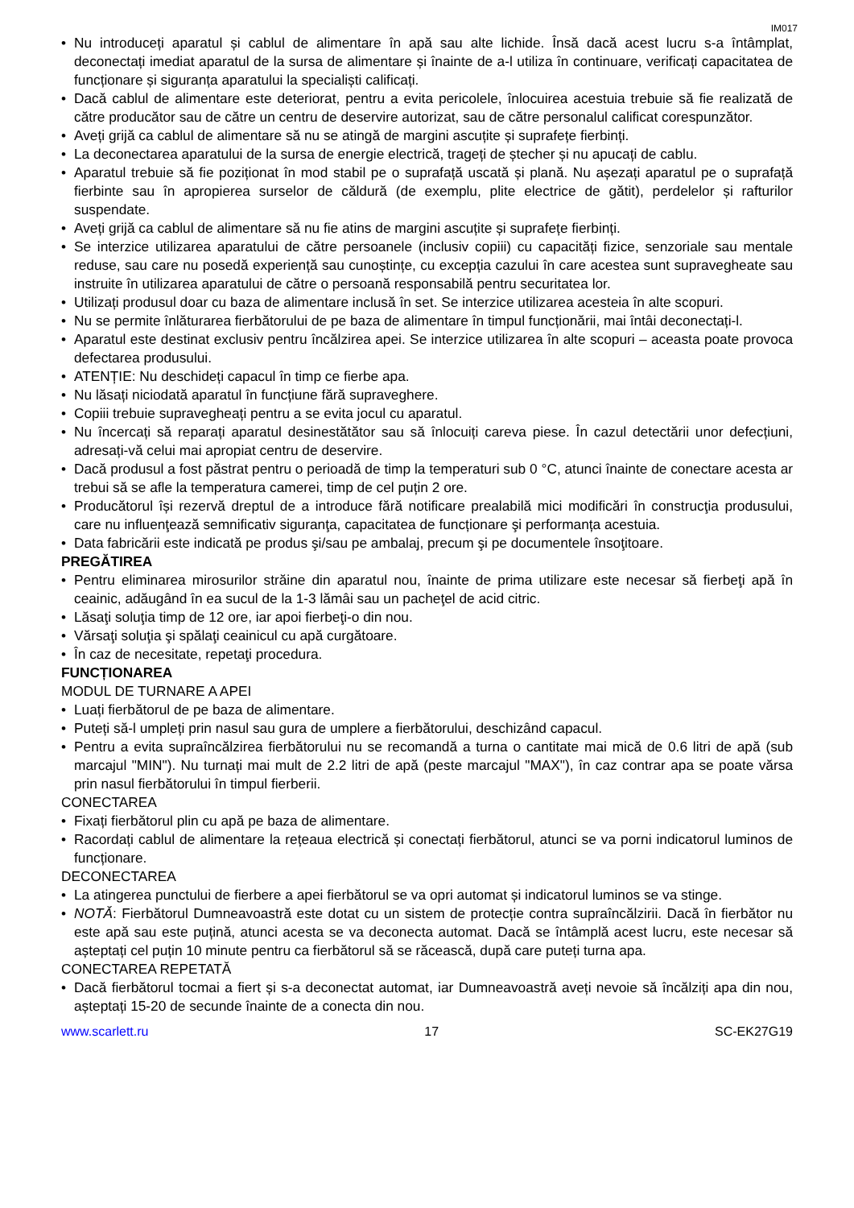IM017
• Nu introduceți aparatul și cablul de alimentare în apă sau alte lichide. Însă dacă acest lucru s-a întâmplat, deconectați imediat aparatul de la sursa de alimentare și înainte de a-l utiliza în continuare, verificați capacitatea de funcționare și siguranța aparatului la specialiști calificați.
• Dacă cablul de alimentare este deteriorat, pentru a evita pericolele, înlocuirea acestuia trebuie să fie realizată de către producător sau de către un centru de deservire autorizat, sau de către personalul calificat corespunzător.
• Aveți grijă ca cablul de alimentare să nu se atingă de margini ascuțite și suprafețe fierbinți.
• La deconectarea aparatului de la sursa de energie electrică, trageți de ștecher și nu apucați de cablu.
• Aparatul trebuie să fie poziționat în mod stabil pe o suprafață uscată și plană. Nu așezați aparatul pe o suprafață fierbinte sau în apropierea surselor de căldură (de exemplu, plite electrice de gătit), perdelelor și rafturilor suspendate.
• Aveți grijă ca cablul de alimentare să nu fie atins de margini ascuțite și suprafețe fierbinți.
• Se interzice utilizarea aparatului de către persoanele (inclusiv copiii) cu capacități fizice, senzoriale sau mentale reduse, sau care nu posedă experiență sau cunoștințe, cu excepția cazului în care acestea sunt supravegheate sau instruite în utilizarea aparatului de către o persoană responsabilă pentru securitatea lor.
• Utilizați produsul doar cu baza de alimentare inclusă în set. Se interzice utilizarea acesteia în alte scopuri.
• Nu se permite înlăturarea fierbătorului de pe baza de alimentare în timpul funcționării, mai întâi deconectați-l.
• Aparatul este destinat exclusiv pentru încălzirea apei. Se interzice utilizarea în alte scopuri – aceasta poate provoca defectarea produsului.
• ATENȚIE: Nu deschideți capacul în timp ce fierbe apa.
• Nu lăsați niciodată aparatul în funcțiune fără supraveghere.
• Copiii trebuie supravegheați pentru a se evita jocul cu aparatul.
• Nu încercați să reparați aparatul desinestătător sau să înlocuiți careva piese. În cazul detectării unor defecțiuni, adresați-vă celui mai apropiat centru de deservire.
• Dacă produsul a fost păstrat pentru o perioadă de timp la temperaturi sub 0 °C, atunci înainte de conectare acesta ar trebui să se afle la temperatura camerei, timp de cel puțin 2 ore.
• Producătorul își rezervă dreptul de a introduce fără notificare prealabilă mici modificări în construcţia produsului, care nu influenţează semnificativ siguranţa, capacitatea de funcționare şi performanța acestuia.
• Data fabricării este indicată pe produs şi/sau pe ambalaj, precum şi pe documentele însoţitoare.
PREGĂTIREA
• Pentru eliminarea mirosurilor străine din aparatul nou, înainte de prima utilizare este necesar să fierbeţi apă în ceainic, adăugând în ea sucul de la 1-3 lămâi sau un pacheţel de acid citric.
• Lăsaţi soluţia timp de 12 ore, iar apoi fierbeţi-o din nou.
• Vărsaţi soluţia şi spălaţi ceainicul cu apă curgătoare.
• În caz de necesitate, repetaţi procedura.
FUNCȚIONAREA
MODUL DE TURNARE A APEI
• Luați fierbătorul de pe baza de alimentare.
• Puteți să-l umpleți prin nasul sau gura de umplere a fierbătorului, deschizând capacul.
• Pentru a evita supraîncălzirea fierbătorului nu se recomandă a turna o cantitate mai mică de 0.6 litri de apă (sub marcajul "MIN"). Nu turnați mai mult de 2.2 litri de apă (peste marcajul "MAX"), în caz contrar apa se poate vărsa prin nasul fierbătorului în timpul fierberii.
CONECTAREA
• Fixați fierbătorul plin cu apă pe baza de alimentare.
• Racordați cablul de alimentare la rețeaua electrică și conectați fierbătorul, atunci se va porni indicatorul luminos de funcționare.
DECONECTAREA
• La atingerea punctului de fierbere a apei fierbătorul se va opri automat și indicatorul luminos se va stinge.
• NOTĂ: Fierbătorul Dumneavoastră este dotat cu un sistem de protecție contra supraîncălzirii. Dacă în fierbător nu este apă sau este puțină, atunci acesta se va deconecta automat. Dacă se întâmplă acest lucru, este necesar să așteptați cel puțin 10 minute pentru ca fierbătorul să se răcească, după care puteți turna apa.
CONECTAREA REPETATĂ
• Dacă fierbătorul tocmai a fiert și s-a deconectat automat, iar Dumneavoastră aveți nevoie să încălziți apa din nou, așteptați 15-20 de secunde înainte de a conecta din nou.
www.scarlett.ru 17 SC-EK27G19